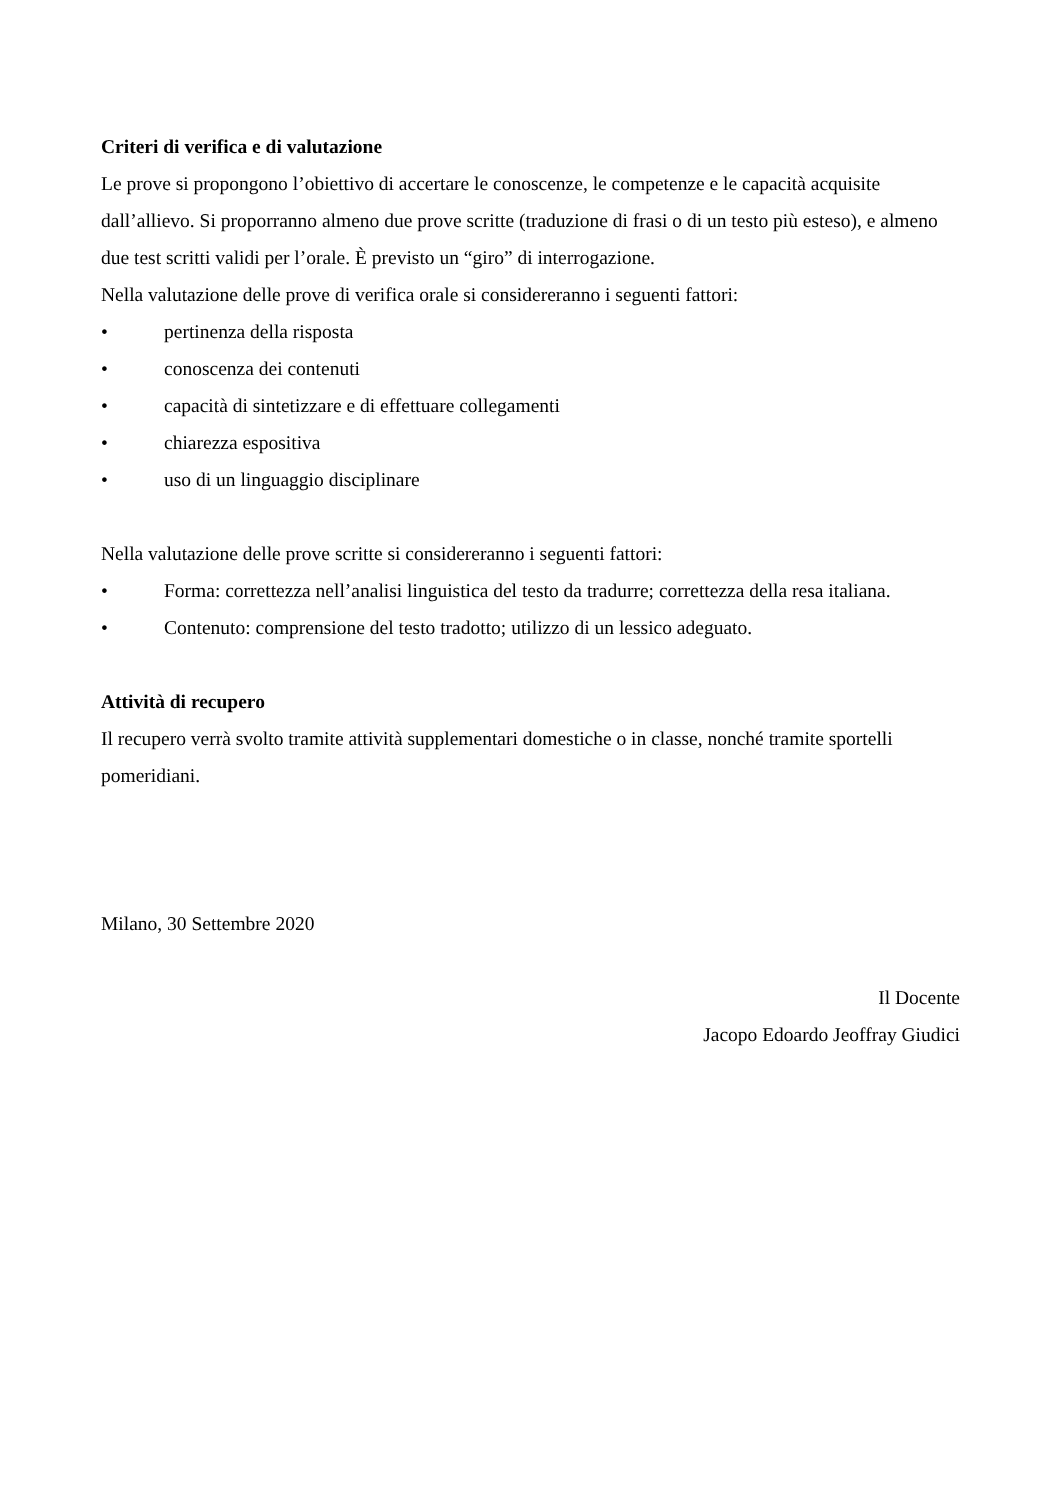Criteri di verifica e di valutazione
Le prove si propongono l’obiettivo di accertare le conoscenze, le competenze e le capacità acquisite dall’allievo. Si proporranno almeno due prove scritte (traduzione di frasi o di un testo più esteso), e almeno due test scritti validi per l’orale. È previsto un “giro” di interrogazione.
Nella valutazione delle prove di verifica orale si considereranno i seguenti fattori:
• pertinenza della risposta
• conoscenza dei contenuti
• capacità di sintetizzare e di effettuare collegamenti
• chiarezza espositiva
• uso di un linguaggio disciplinare
Nella valutazione delle prove scritte si considereranno i seguenti fattori:
• Forma: correttezza nell’analisi linguistica del testo da tradurre; correttezza della resa italiana.
• Contenuto: comprensione del testo tradotto; utilizzo di un lessico adeguato.
Attività di recupero
Il recupero verrà svolto tramite attività supplementari domestiche o in classe, nonché tramite sportelli pomeridiani.
Milano, 30 Settembre 2020
Il Docente
Jacopo Edoardo Jeoffray Giudici